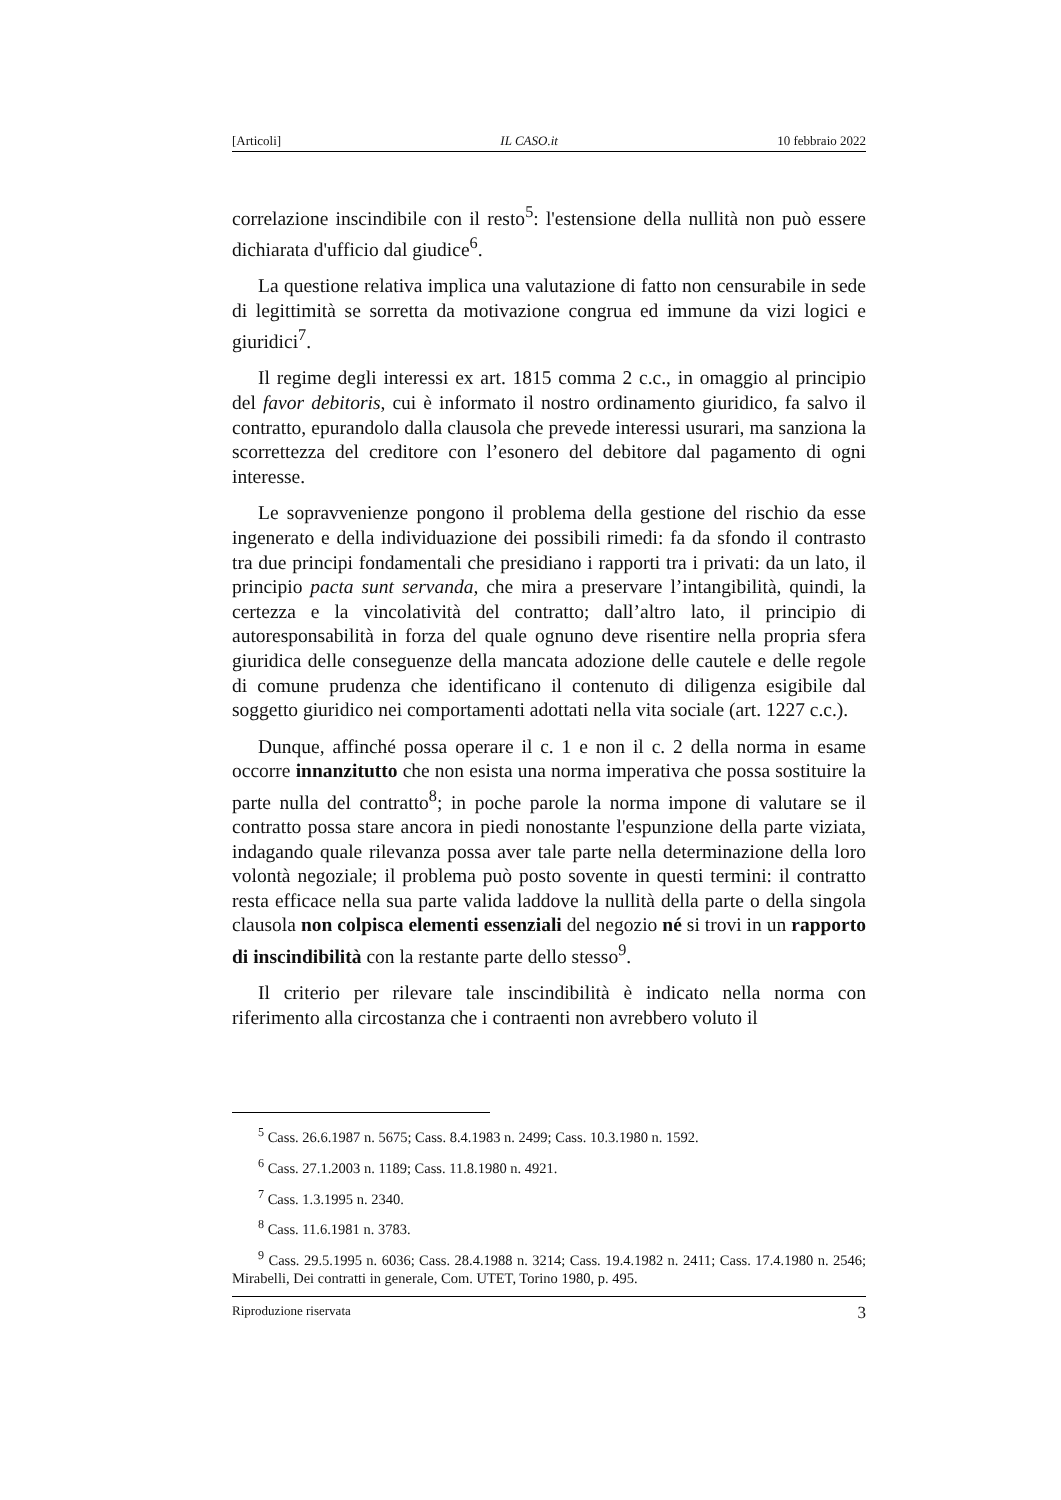[Articoli] IL CASO.it 10 febbraio 2022
correlazione inscindibile con il resto<sup>5</sup>: l'estensione della nullità non può essere dichiarata d'ufficio dal giudice<sup>6</sup>.
La questione relativa implica una valutazione di fatto non censurabile in sede di legittimità se sorretta da motivazione congrua ed immune da vizi logici e giuridici<sup>7</sup>.
Il regime degli interessi ex art. 1815 comma 2 c.c., in omaggio al principio del favor debitoris, cui è informato il nostro ordinamento giuridico, fa salvo il contratto, epurandolo dalla clausola che prevede interessi usurari, ma sanziona la scorrettezza del creditore con l’esonero del debitore dal pagamento di ogni interesse.
Le sopravvenienze pongono il problema della gestione del rischio da esse ingenerato e della individuazione dei possibili rimedi: fa da sfondo il contrasto tra due principi fondamentali che presidiano i rapporti tra i privati: da un lato, il principio pacta sunt servanda, che mira a preservare l’intangibilità, quindi, la certezza e la vincolatività del contratto; dall’altro lato, il principio di autoresponsabilità in forza del quale ognuno deve risentire nella propria sfera giuridica delle conseguenze della mancata adozione delle cautele e delle regole di comune prudenza che identificano il contenuto di diligenza esigibile dal soggetto giuridico nei comportamenti adottati nella vita sociale (art. 1227 c.c.).
Dunque, affinché possa operare il c. 1 e non il c. 2 della norma in esame occorre innanzitutto che non esista una norma imperativa che possa sostituire la parte nulla del contratto<sup>8</sup>; in poche parole la norma impone di valutare se il contratto possa stare ancora in piedi nonostante l'espunzione della parte viziata, indagando quale rilevanza possa aver tale parte nella determinazione della loro volontà negoziale; il problema può posto sovente in questi termini: il contratto resta efficace nella sua parte valida laddove la nullità della parte o della singola clausola non colpisca elementi essenziali del negozio né si trovi in un rapporto di inscindibilità con la restante parte dello stesso<sup>9</sup>.
Il criterio per rilevare tale inscindibilità è indicato nella norma con riferimento alla circostanza che i contraenti non avrebbero voluto il
<sup>5</sup> Cass. 26.6.1987 n. 5675; Cass. 8.4.1983 n. 2499; Cass. 10.3.1980 n. 1592.
<sup>6</sup> Cass. 27.1.2003 n. 1189; Cass. 11.8.1980 n. 4921.
<sup>7</sup> Cass. 1.3.1995 n. 2340.
<sup>8</sup> Cass. 11.6.1981 n. 3783.
<sup>9</sup> Cass. 29.5.1995 n. 6036; Cass. 28.4.1988 n. 3214; Cass. 19.4.1982 n. 2411; Cass. 17.4.1980 n. 2546; Mirabelli, Dei contratti in generale, Com. UTET, Torino 1980, p. 495.
Riproduzione riservata 3